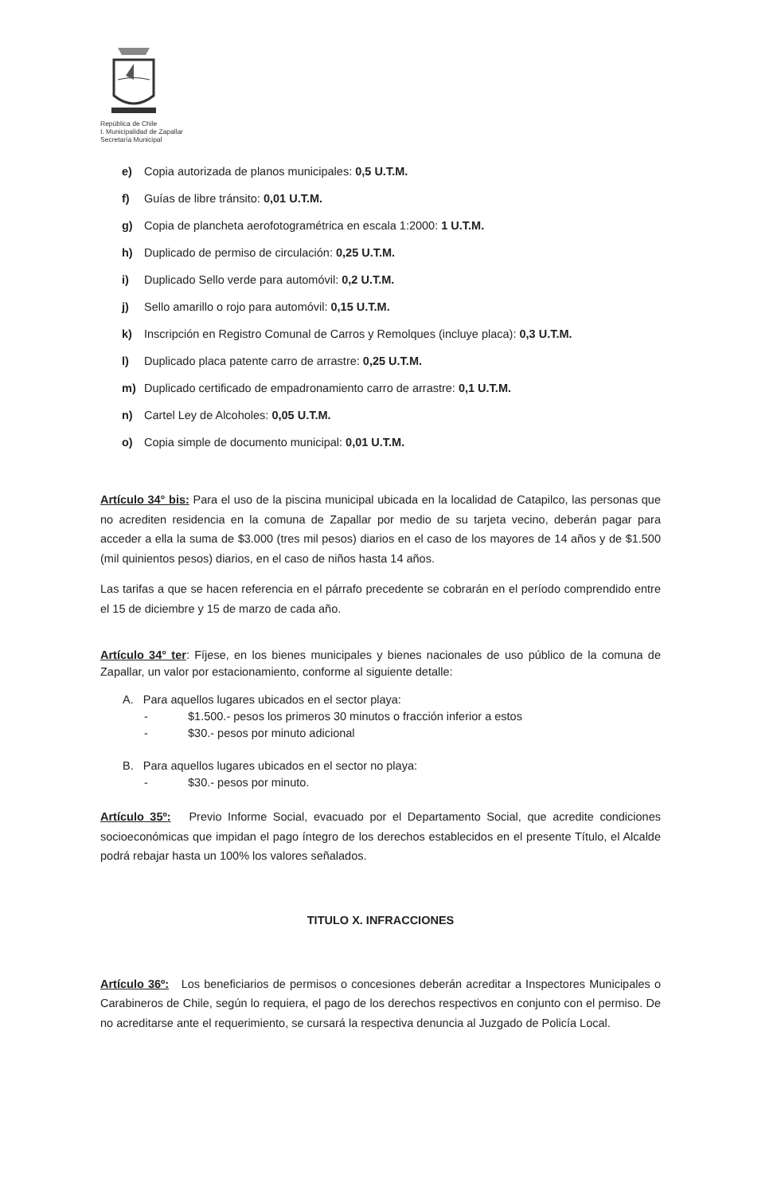República de Chile
I. Municipalidad de Zapallar
Secretaría Municipal
e) Copia autorizada de planos municipales: 0,5 U.T.M.
f) Guías de libre tránsito: 0,01 U.T.M.
g) Copia de plancheta aerofotogramétrica en escala 1:2000: 1 U.T.M.
h) Duplicado de permiso de circulación: 0,25 U.T.M.
i) Duplicado Sello verde para automóvil: 0,2 U.T.M.
j) Sello amarillo o rojo para automóvil: 0,15 U.T.M.
k) Inscripción en Registro Comunal de Carros y Remolques (incluye placa): 0,3 U.T.M.
l) Duplicado placa patente carro de arrastre: 0,25 U.T.M.
m) Duplicado certificado de empadronamiento carro de arrastre: 0,1 U.T.M.
n) Cartel Ley de Alcoholes: 0,05 U.T.M.
o) Copia simple de documento municipal: 0,01 U.T.M.
Artículo 34° bis: Para el uso de la piscina municipal ubicada en la localidad de Catapilco, las personas que no acrediten residencia en la comuna de Zapallar por medio de su tarjeta vecino, deberán pagar para acceder a ella la suma de $3.000 (tres mil pesos) diarios en el caso de los mayores de 14 años y de $1.500 (mil quinientos pesos) diarios, en el caso de niños hasta 14 años.
Las tarifas a que se hacen referencia en el párrafo precedente se cobrarán en el período comprendido entre el 15 de diciembre y 15 de marzo de cada año.
Artículo 34° ter: Fíjese, en los bienes municipales y bienes nacionales de uso público de la comuna de Zapallar, un valor por estacionamiento, conforme al siguiente detalle:
A. Para aquellos lugares ubicados en el sector playa:
- $1.500.- pesos los primeros 30 minutos o fracción inferior a estos
- $30.- pesos por minuto adicional
B. Para aquellos lugares ubicados en el sector no playa:
- $30.- pesos por minuto.
Artículo 35º: Previo Informe Social, evacuado por el Departamento Social, que acredite condiciones socioeconómicas que impidan el pago íntegro de los derechos establecidos en el presente Título, el Alcalde podrá rebajar hasta un 100% los valores señalados.
TITULO X. INFRACCIONES
Artículo 36º: Los beneficiarios de permisos o concesiones deberán acreditar a Inspectores Municipales o Carabineros de Chile, según lo requiera, el pago de los derechos respectivos en conjunto con el permiso. De no acreditarse ante el requerimiento, se cursará la respectiva denuncia al Juzgado de Policía Local.